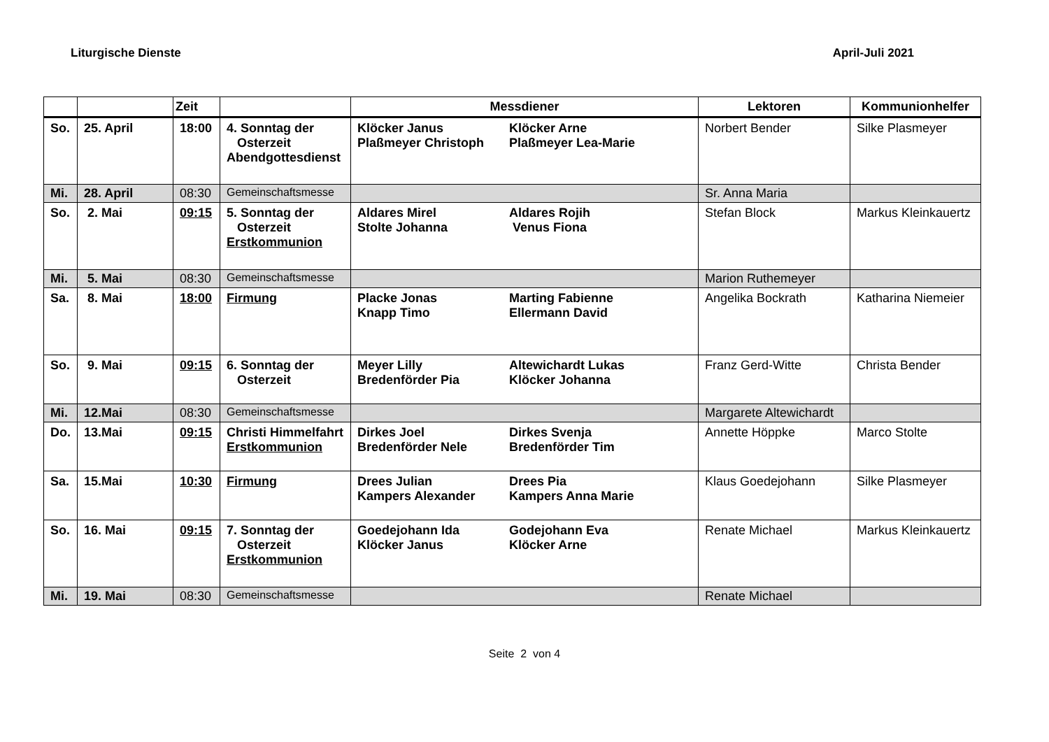Liturgische Dienste April-Juli 2021
| | | Zeit | | Messdiener | Lektoren | Kommunionhelfer |
| --- | --- | --- | --- | --- | --- | --- |
| So. | 25. April | 18:00 | 4. Sonntag der Osterzeit Abendgottesdienst | Klöcker Janus Plaßmeyer Christoph Klöcker Arne Plaßmeyer Lea-Marie | Norbert Bender | Silke Plasmeyer |
| Mi. | 28. April | 08:30 | Gemeinschaftsmesse | | Sr. Anna Maria | |
| So. | 2. Mai | 09:15 | 5. Sonntag der Osterzeit Erstkommunion | Aldares Mirel Stolte Johanna Aldares Rojih Venus Fiona | Stefan Block | Markus Kleinkauertz |
| Mi. | 5. Mai | 08:30 | Gemeinschaftsmesse | | Marion Ruthemeyer | |
| Sa. | 8. Mai | 18:00 | Firmung | Placke Jonas Knapp Timo Marting Fabienne Ellermann David | Angelika Bockrath | Katharina Niemeier |
| So. | 9. Mai | 09:15 | 6. Sonntag der Osterzeit | Meyer Lilly Bredenförder Pia Altewichardt Lukas Klöcker Johanna | Franz Gerd-Witte | Christa Bender |
| Mi. | 12.Mai | 08:30 | Gemeinschaftsmesse | | Margarete Altewichardt | |
| Do. | 13.Mai | 09:15 | Christi Himmelfahrt Erstkommunion | Dirkes Joel Bredenförder Nele Dirkes Svenja Bredenförder Tim | Annette Höppke | Marco Stolte |
| Sa. | 15.Mai | 10:30 | Firmung | Drees Julian Kampers Alexander Drees Pia Kampers Anna Marie | Klaus Goedejohann | Silke Plasmeyer |
| So. | 16. Mai | 09:15 | 7. Sonntag der Osterzeit Erstkommunion | Goedejohann Ida Klöcker Janus Godejohann Eva Klöcker Arne | Renate Michael | Markus Kleinkauertz |
| Mi. | 19. Mai | 08:30 | Gemeinschaftsmesse | | Renate Michael | |
Seite 2 von 4